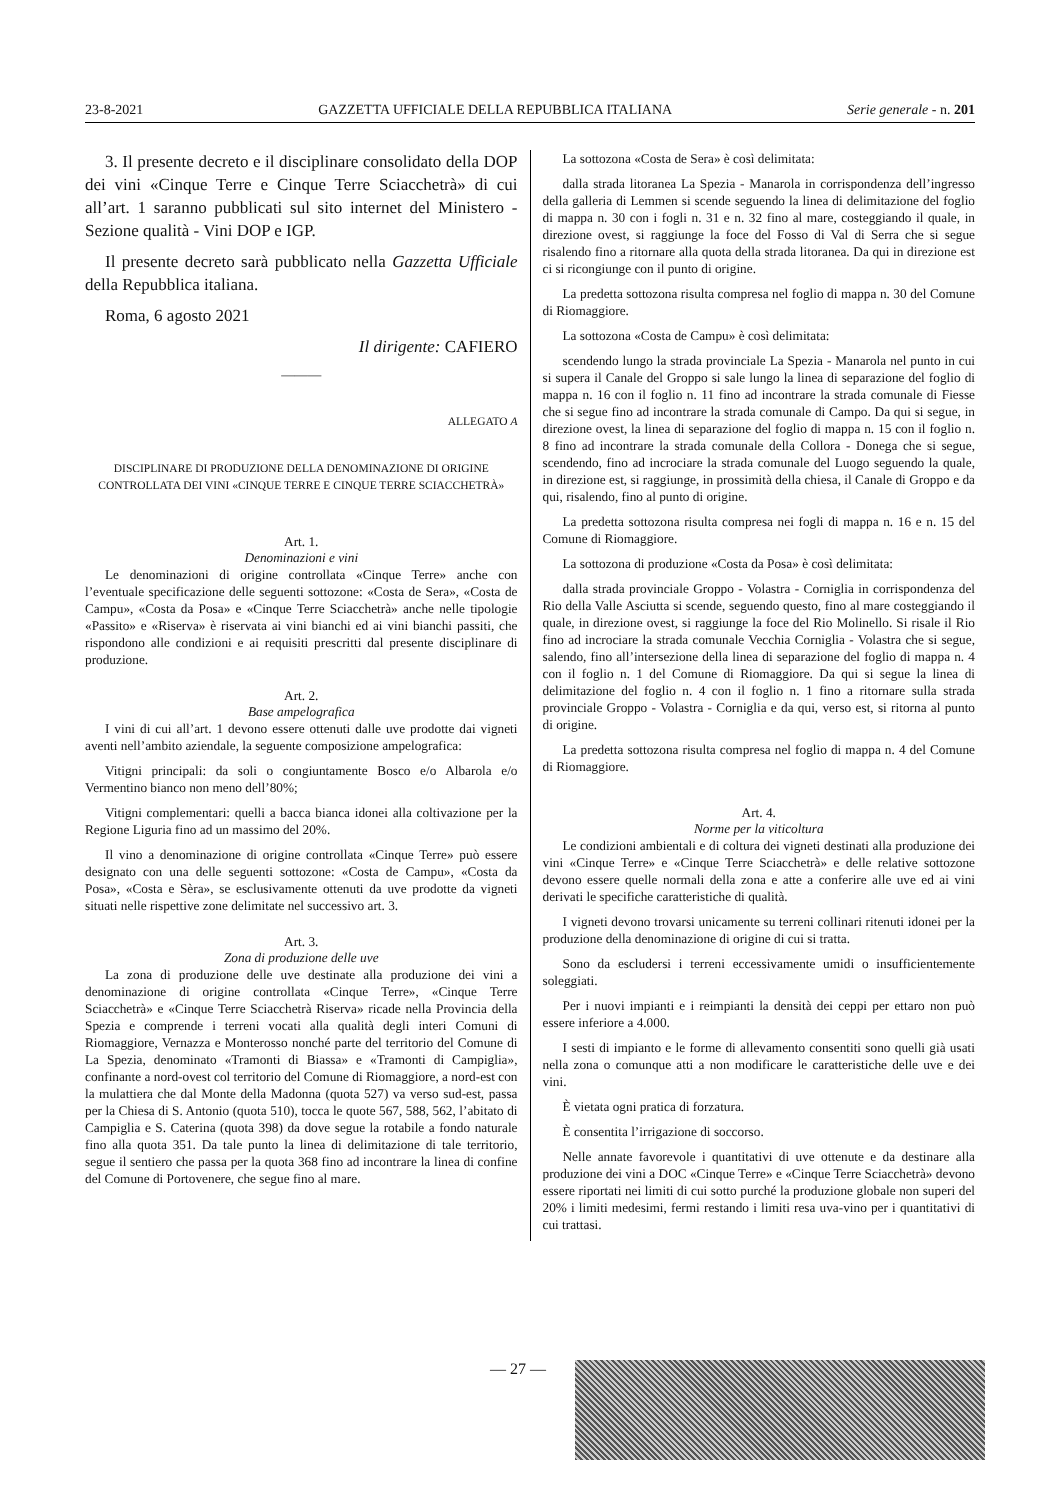23-8-2021 GAZZETTA UFFICIALE DELLA REPUBBLICA ITALIANA Serie generale - n. 201
3. Il presente decreto e il disciplinare consolidato della DOP dei vini «Cinque Terre e Cinque Terre Sciacchetrà» di cui all’art. 1 saranno pubblicati sul sito internet del Ministero - Sezione qualità - Vini DOP e IGP.
Il presente decreto sarà pubblicato nella Gazzetta Ufficiale della Repubblica italiana.
Roma, 6 agosto 2021
Il dirigente: CAFIERO
———
ALLEGATO A
DISCIPLINARE DI PRODUZIONE DELLA DENOMINAZIONE DI ORIGINE CONTROLLATA DEI VINI «CINQUE TERRE E CINQUE TERRE SCIACCHETRÀ»
Art. 1.
Denominazioni e vini
Le denominazioni di origine controllata «Cinque Terre» anche con l’eventuale specificazione delle seguenti sottozone: «Costa de Sera», «Costa de Campu», «Costa da Posa» e «Cinque Terre Sciacchetrà» anche nelle tipologie «Passito» e «Riserva» è riservata ai vini bianchi ed ai vini bianchi passiti, che rispondono alle condizioni e ai requisiti prescritti dal presente disciplinare di produzione.
Art. 2.
Base ampelografica
I vini di cui all’art. 1 devono essere ottenuti dalle uve prodotte dai vigneti aventi nell’ambito aziendale, la seguente composizione ampelografica:
Vitigni principali: da soli o congiuntamente Bosco e/o Albarola e/o Vermentino bianco non meno dell’80%;
Vitigni complementari: quelli a bacca bianca idonei alla coltivazione per la Regione Liguria fino ad un massimo del 20%.
Il vino a denominazione di origine controllata «Cinque Terre» può essere designato con una delle seguenti sottozone: «Costa de Campu», «Costa da Posa», «Costa e Sèra», se esclusivamente ottenuti da uve prodotte da vigneti situati nelle rispettive zone delimitate nel successivo art. 3.
Art. 3.
Zona di produzione delle uve
La zona di produzione delle uve destinate alla produzione dei vini a denominazione di origine controllata «Cinque Terre», «Cinque Terre Sciacchetrà» e «Cinque Terre Sciacchetrà Riserva» ricade nella Provincia della Spezia e comprende i terreni vocati alla qualità degli interi Comuni di Riomaggiore, Vernazza e Monterosso nonché parte del territorio del Comune di La Spezia, denominato «Tramonti di Biassa» e «Tramonti di Campiglia», confinante a nord-ovest col territorio del Comune di Riomaggiore, a nord-est con la mulattiera che dal Monte della Madonna (quota 527) va verso sud-est, passa per la Chiesa di S. Antonio (quota 510), tocca le quote 567, 588, 562, l’abitato di Campiglia e S. Caterina (quota 398) da dove segue la rotabile a fondo naturale fino alla quota 351. Da tale punto la linea di delimitazione di tale territorio, segue il sentiero che passa per la quota 368 fino ad incontrare la linea di confine del Comune di Portovenere, che segue fino al mare.
La sottozona «Costa de Sera» è così delimitata:
dalla strada litoranea La Spezia - Manarola in corrispondenza dell’ingresso della galleria di Lemmen si scende seguendo la linea di delimitazione del foglio di mappa n. 30 con i fogli n. 31 e n. 32 fino al mare, costeggiando il quale, in direzione ovest, si raggiunge la foce del Fosso di Val di Serra che si segue risalendo fino a ritornare alla quota della strada litoranea. Da qui in direzione est ci si ricongiunge con il punto di origine.
La predetta sottozona risulta compresa nel foglio di mappa n. 30 del Comune di Riomaggiore.
La sottozona «Costa de Campu» è così delimitata:
scendendo lungo la strada provinciale La Spezia - Manarola nel punto in cui si supera il Canale del Groppo si sale lungo la linea di separazione del foglio di mappa n. 16 con il foglio n. 11 fino ad incontrare la strada comunale di Fiesse che si segue fino ad incontrare la strada comunale di Campo. Da qui si segue, in direzione ovest, la linea di separazione del foglio di mappa n. 15 con il foglio n. 8 fino ad incontrare la strada comunale della Collora - Donega che si segue, scendendo, fino ad incrociare la strada comunale del Luogo seguendo la quale, in direzione est, si raggiunge, in prossimità della chiesa, il Canale di Groppo e da qui, risalendo, fino al punto di origine.
La predetta sottozona risulta compresa nei fogli di mappa n. 16 e n. 15 del Comune di Riomaggiore.
La sottozona di produzione «Costa da Posa» è così delimitata:
dalla strada provinciale Groppo - Volastra - Corniglia in corrispondenza del Rio della Valle Asciutta si scende, seguendo questo, fino al mare costeggiando il quale, in direzione ovest, si raggiunge la foce del Rio Molinello. Si risale il Rio fino ad incrociare la strada comunale Vecchia Corniglia - Volastra che si segue, salendo, fino all’intersezione della linea di separazione del foglio di mappa n. 4 con il foglio n. 1 del Comune di Riomaggiore. Da qui si segue la linea di delimitazione del foglio n. 4 con il foglio n. 1 fino a ritornare sulla strada provinciale Groppo - Volastra - Corniglia e da qui, verso est, si ritorna al punto di origine.
La predetta sottozona risulta compresa nel foglio di mappa n. 4 del Comune di Riomaggiore.
Art. 4.
Norme per la viticoltura
Le condizioni ambientali e di coltura dei vigneti destinati alla produzione dei vini «Cinque Terre» e «Cinque Terre Sciacchetrà» e delle relative sottozone devono essere quelle normali della zona e atte a conferire alle uve ed ai vini derivati le specifiche caratteristiche di qualità.
I vigneti devono trovarsi unicamente su terreni collinari ritenuti idonei per la produzione della denominazione di origine di cui si tratta.
Sono da escludersi i terreni eccessivamente umidi o insufficientemente soleggiati.
Per i nuovi impianti e i reimpianti la densità dei ceppi per ettaro non può essere inferiore a 4.000.
I sesti di impianto e le forme di allevamento consentiti sono quelli già usati nella zona o comunque atti a non modificare le caratteristiche delle uve e dei vini.
È vietata ogni pratica di forzatura.
È consentita l’irrigazione di soccorso.
Nelle annate favorevole i quantitativi di uve ottenute e da destinare alla produzione dei vini a DOC «Cinque Terre» e «Cinque Terre Sciacchetrà» devono essere riportati nei limiti di cui sotto purché la produzione globale non superi del 20% i limiti medesimi, fermi restando i limiti resa uva-vino per i quantitativi di cui trattasi.
— 27 —